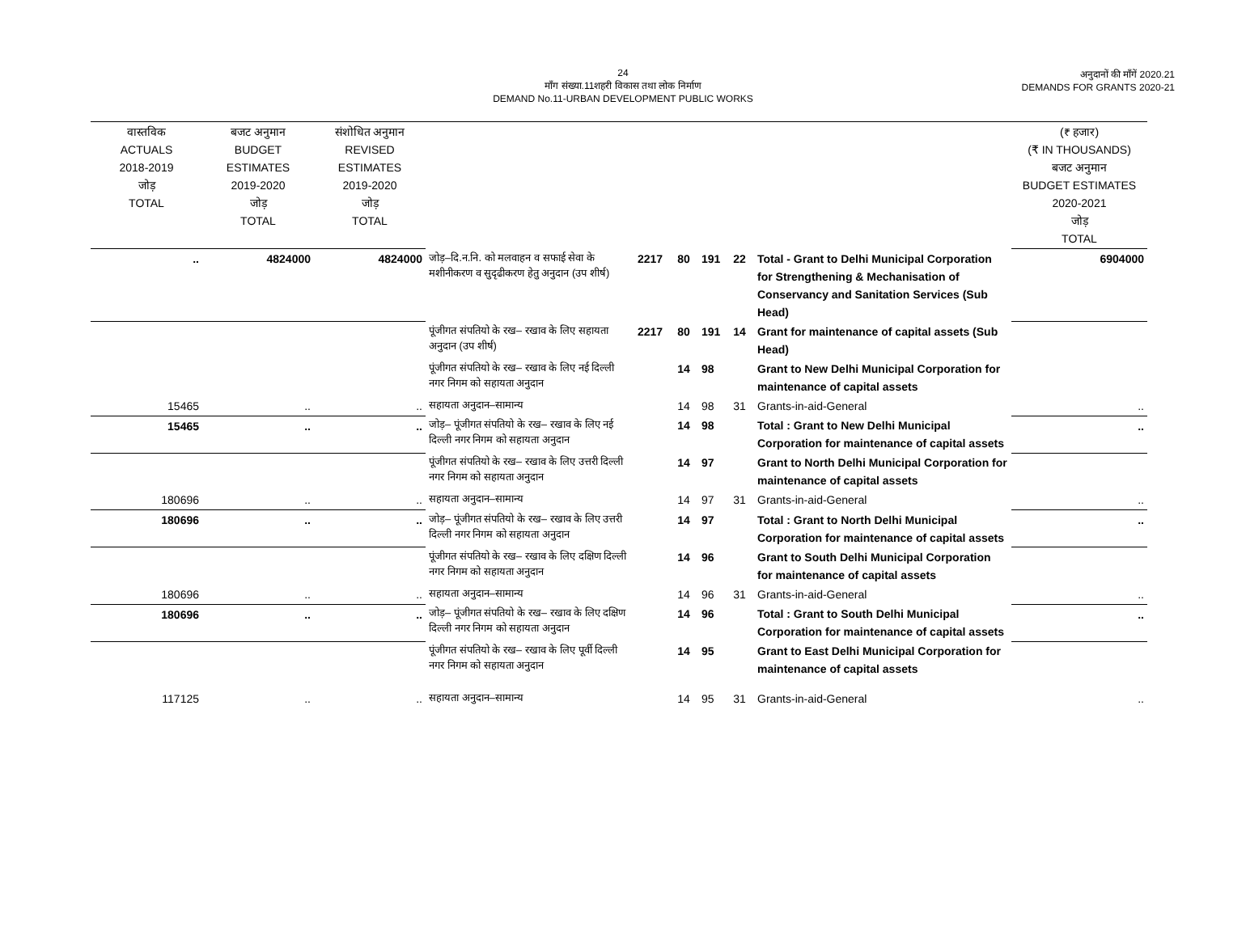24
माँग संख्या.11शहरी विकास तथा लोक निर्माण
DEMAND No.11-URBAN DEVELOPMENT PUBLIC WORKS
अनुदानों की माँगें 2020.21
DEMANDS FOR GRANTS 2020-21
| वास्तविक ACTUALS 2018-2019 जोड़ TOTAL | बजट अनुमान BUDGET ESTIMATES 2019-2020 जोड़ TOTAL | संशोधित अनुमान REVISED ESTIMATES 2019-2020 जोड़ TOTAL | | | | | | | (₹ हजार) (₹ IN THOUSANDS) बजट अनुमान BUDGET ESTIMATES 2020-2021 जोड़ TOTAL |
| --- | --- | --- | --- | --- | --- | --- | --- | --- | --- |
| .. | 4824000 | 4824000 | जोड़–दि.न.नि. को मलवाहन व सफाई सेवा के मशीनीकरण व सुदृढीकरण हेतु अनुदान (उप शीर्ष) | 2217 | 80 | 191 | 22 | Total - Grant to Delhi Municipal Corporation for Strengthening & Mechanisation of Conservancy and Sanitation Services (Sub Head) | 6904000 |
| | | | पूंजीगत संपतियो के रख– रखाव के लिए सहायता अनुदान (उप शीर्ष) | 2217 | 80 | 191 | 14 | Grant for maintenance of capital assets (Sub Head) | |
| | | | पूंजीगत संपतियो के रख– रखाव के लिए नई दिल्ली नगर निगम को सहायता अनुदान | | 14 | 98 | | Grant to New Delhi Municipal Corporation for maintenance of capital assets | |
| 15465 | .. | .. | सहायता अनुदान–सामान्य | | 14 | 98 | 31 | Grants-in-aid-General | .. |
| 15465 | .. | .. | जोड़– पूंजीगत संपतियो के रख– रखाव के लिए नई दिल्ली नगर निगम को सहायता अनुदान | | 14 | 98 | | Total : Grant to New Delhi Municipal Corporation for maintenance of capital assets | .. |
| | | | पूंजीगत संपतियो के रख– रखाव के लिए उत्तरी दिल्ली नगर निगम को सहायता अनुदान | | 14 | 97 | | Grant to North Delhi Municipal Corporation for maintenance of capital assets | |
| 180696 | .. | .. | सहायता अनुदान–सामान्य | | 14 | 97 | 31 | Grants-in-aid-General | .. |
| 180696 | .. | .. | जोड़– पूंजीगत संपतियो के रख– रखाव के लिए उत्तरी दिल्ली नगर निगम को सहायता अनुदान | | 14 | 97 | | Total : Grant to North Delhi Municipal Corporation for maintenance of capital assets | .. |
| | | | पूंजीगत संपतियो के रख– रखाव के लिए दक्षिण दिल्ली नगर निगम को सहायता अनुदान | | 14 | 96 | | Grant to South Delhi Municipal Corporation for maintenance of capital assets | |
| 180696 | .. | .. | सहायता अनुदान–सामान्य | | 14 | 96 | 31 | Grants-in-aid-General | .. |
| 180696 | .. | .. | जोड़– पूंजीगत संपतियो के रख– रखाव के लिए दक्षिण दिल्ली नगर निगम को सहायता अनुदान | | 14 | 96 | | Total : Grant to South Delhi Municipal Corporation for maintenance of capital assets | .. |
| | | | पूंजीगत संपतियो के रख– रखाव के लिए पूर्वी दिल्ली नगर निगम को सहायता अनुदान | | 14 | 95 | | Grant to East Delhi Municipal Corporation for maintenance of capital assets | |
| 117125 | .. | .. | सहायता अनुदान–सामान्य | | 14 | 95 | 31 | Grants-in-aid-General | .. |